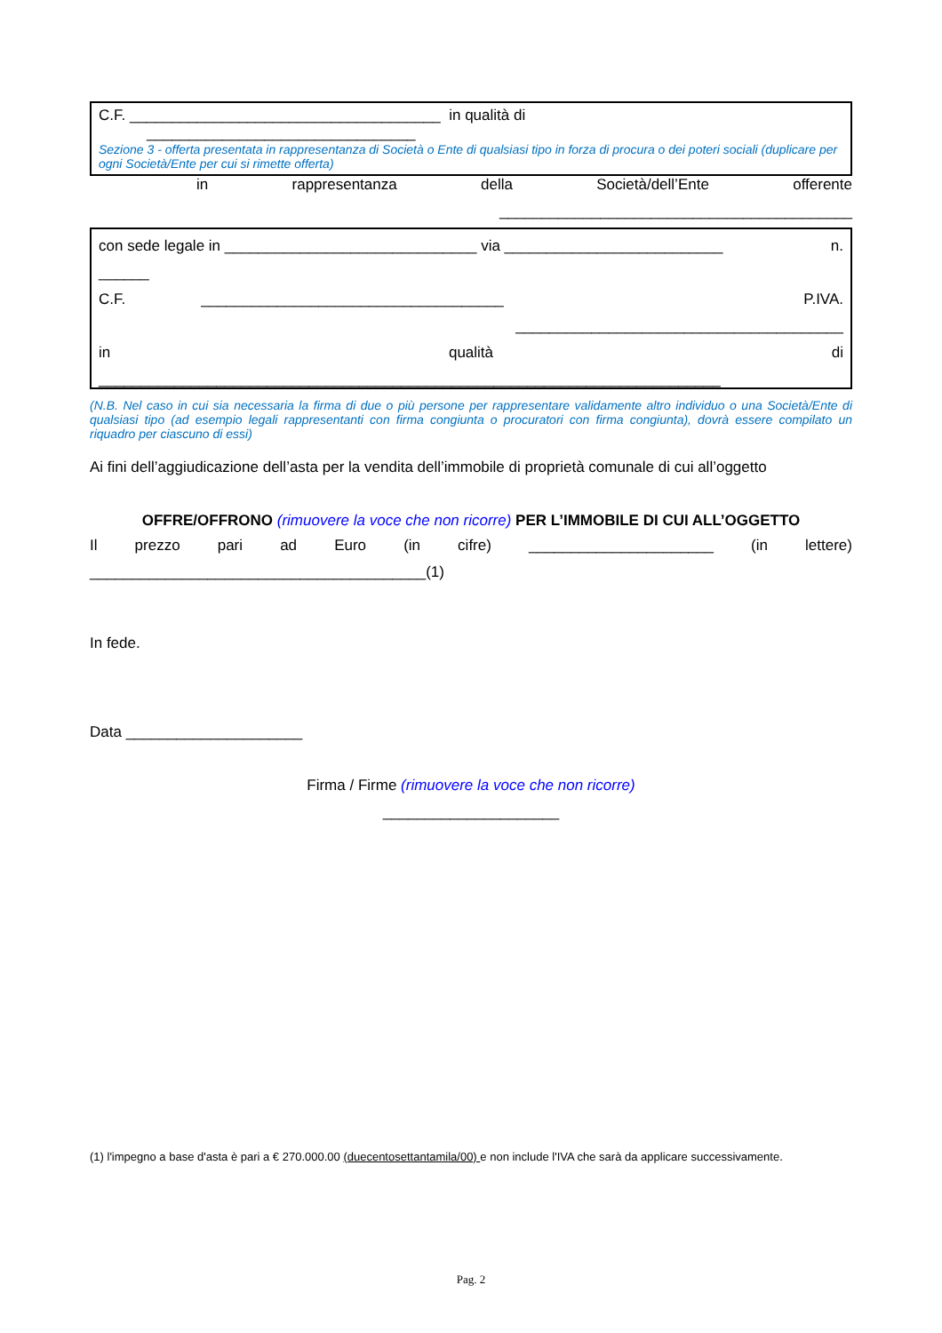C.F. _____________________________________ in qualità di
________________________________
Sezione 3 - offerta presentata in rappresentanza di Società o Ente di qualsiasi tipo in forza di procura o dei poteri sociali (duplicare per ogni Società/Ente per cui si rimette offerta)
in rappresentanza della Società/dell’Ente offerente
__________________________________________
con sede legale in ______________________________ via __________________________ n.
______
C.F. ____________________________________ P.IVA.
_______________________________________
in qualità di
__________________________________________________________________________
(N.B. Nel caso in cui sia necessaria la firma di due o più persone per rappresentare validamente altro individuo o una Società/Ente di qualsiasi tipo (ad esempio legali rappresentanti con firma congiunta o procuratori con firma congiunta), dovrà essere compilato un riquadro per ciascuno di essi)
Ai fini dell’aggiudicazione dell’asta per la vendita dell’immobile di proprietà comunale di cui all’oggetto
OFFRE/OFFRONO (rimuovere la voce che non ricorre) PER L’IMMOBILE DI CUI ALL’OGGETTO
Il prezzo pari ad Euro (in cifre) ______________________ (in lettere)
________________________________________(1)
In fede.
Data _____________________
Firma / Firme (rimuovere la voce che non ricorre)
_____________________
(1) l'impegno a base d'asta è pari a € 270.000.00 (duecentosettantamila/00) e non include l'IVA che sarà da applicare successivamente.
Pag. 2